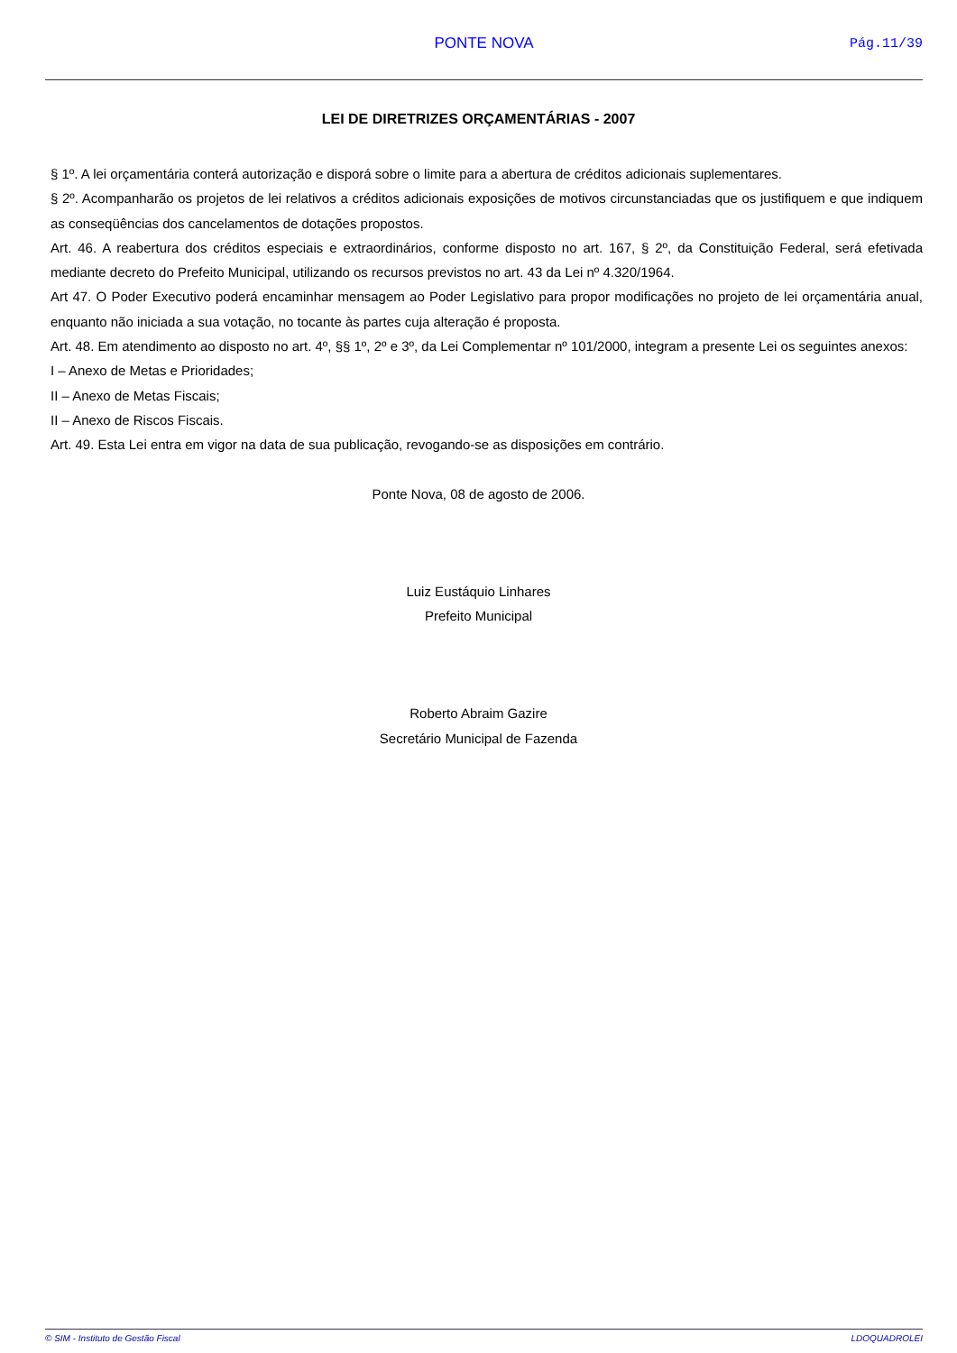PONTE NOVA Pág.11/39
LEI DE DIRETRIZES ORÇAMENTÁRIAS - 2007
§ 1º. A lei orçamentária conterá autorização e disporá sobre o limite para a abertura de créditos adicionais suplementares.
§ 2º. Acompanharão os projetos de lei relativos a créditos adicionais exposições de motivos circunstanciadas que os justifiquem e que indiquem as conseqüências dos cancelamentos de dotações propostos.
Art. 46. A reabertura dos créditos especiais e extraordinários, conforme disposto no art. 167, § 2º, da Constituição Federal, será efetivada mediante decreto do Prefeito Municipal, utilizando os recursos previstos no art. 43 da Lei nº 4.320/1964.
Art 47. O Poder Executivo poderá encaminhar mensagem ao Poder Legislativo para propor modificações no projeto de lei orçamentária anual, enquanto não iniciada a sua votação, no tocante às partes cuja alteração é proposta.
Art. 48. Em atendimento ao disposto no art. 4º, §§ 1º, 2º e 3º, da Lei Complementar nº 101/2000, integram a presente Lei os seguintes anexos:
I – Anexo de Metas e Prioridades;
II – Anexo de Metas Fiscais;
II – Anexo de Riscos Fiscais.
Art. 49. Esta Lei entra em vigor na data de sua publicação, revogando-se as disposições em contrário.
Ponte Nova, 08 de agosto de 2006.
Luiz Eustáquio Linhares
Prefeito Municipal
Roberto Abraim Gazire
Secretário Municipal de Fazenda
© SIM - Instituto de Gestão Fiscal LDOQUADROLEI